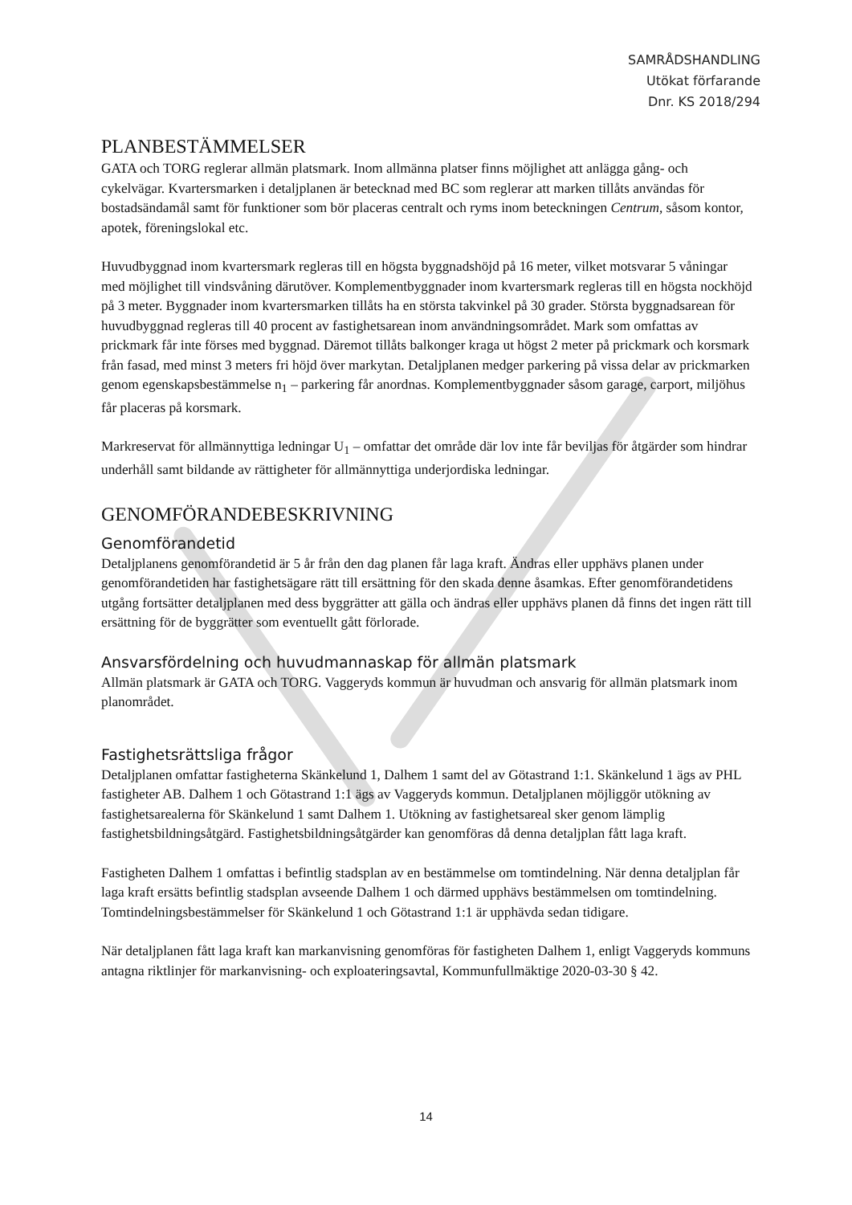SAMRÅDSHANDLING
Utökat förfarande
Dnr. KS 2018/294
PLANBESTÄMMELSER
GATA och TORG reglerar allmän platsmark. Inom allmänna platser finns möjlighet att anlägga gång- och cykelvägar. Kvartersmarken i detaljplanen är betecknad med BC som reglerar att marken tillåts användas för bostadsändamål samt för funktioner som bör placeras centralt och ryms inom beteckningen Centrum, såsom kontor, apotek, föreningslokal etc.
Huvudbyggnad inom kvartersmark regleras till en högsta byggnadshöjd på 16 meter, vilket motsvarar 5 våningar med möjlighet till vindsvåning därutöver. Komplementbyggnader inom kvartersmark regleras till en högsta nockhöjd på 3 meter. Byggnader inom kvartersmarken tillåts ha en största takvinkel på 30 grader. Största byggnadsarean för huvudbyggnad regleras till 40 procent av fastighetsarean inom användningsområdet. Mark som omfattas av prickmark får inte förses med byggnad. Däremot tillåts balkonger kraga ut högst 2 meter på prickmark och korsmark från fasad, med minst 3 meters fri höjd över markytan. Detaljplanen medger parkering på vissa delar av prickmarken genom egenskapsbestämmelse n<sub>1</sub> – parkering får anordnas. Komplementbyggnader såsom garage, carport, miljöhus får placeras på korsmark.
Markreservat för allmännyttiga ledningar U<sub>1</sub> – omfattar det område där lov inte får beviljas för åtgärder som hindrar underhåll samt bildande av rättigheter för allmännyttiga underjordiska ledningar.
GENOMFÖRANDEBESKRIVNING
Genomförandetid
Detaljplanens genomförandetid är 5 år från den dag planen får laga kraft. Ändras eller upphävs planen under genomförandetiden har fastighetsägare rätt till ersättning för den skada denne åsamkas. Efter genomförandetidens utgång fortsätter detaljplanen med dess byggrätter att gälla och ändras eller upphävs planen då finns det ingen rätt till ersättning för de byggrätter som eventuellt gått förlorade.
Ansvarsfördelning och huvudmannaskap för allmän platsmark
Allmän platsmark är GATA och TORG. Vaggeryds kommun är huvudman och ansvarig för allmän platsmark inom planområdet.
Fastighetsrättsliga frågor
Detaljplanen omfattar fastigheterna Skänkelund 1, Dalhem 1 samt del av Götastrand 1:1. Skänkelund 1 ägs av PHL fastigheter AB. Dalhem 1 och Götastrand 1:1 ägs av Vaggeryds kommun. Detaljplanen möjliggör utökning av fastighetsarealerna för Skänkelund 1 samt Dalhem 1. Utökning av fastighetsareal sker genom lämplig fastighetsbildningsåtgärd. Fastighetsbildningsåtgärder kan genomföras då denna detaljplan fått laga kraft.
Fastigheten Dalhem 1 omfattas i befintlig stadsplan av en bestämmelse om tomtindelning. När denna detaljplan får laga kraft ersätts befintlig stadsplan avseende Dalhem 1 och därmed upphävs bestämmelsen om tomtindelning. Tomtindelningsbestämmelser för Skänkelund 1 och Götastrand 1:1 är upphävda sedan tidigare.
När detaljplanen fått laga kraft kan markanvisning genomföras för fastigheten Dalhem 1, enligt Vaggeryds kommuns antagna riktlinjer för markanvisning- och exploateringsavtal, Kommunfullmäktige 2020-03-30 § 42.
14